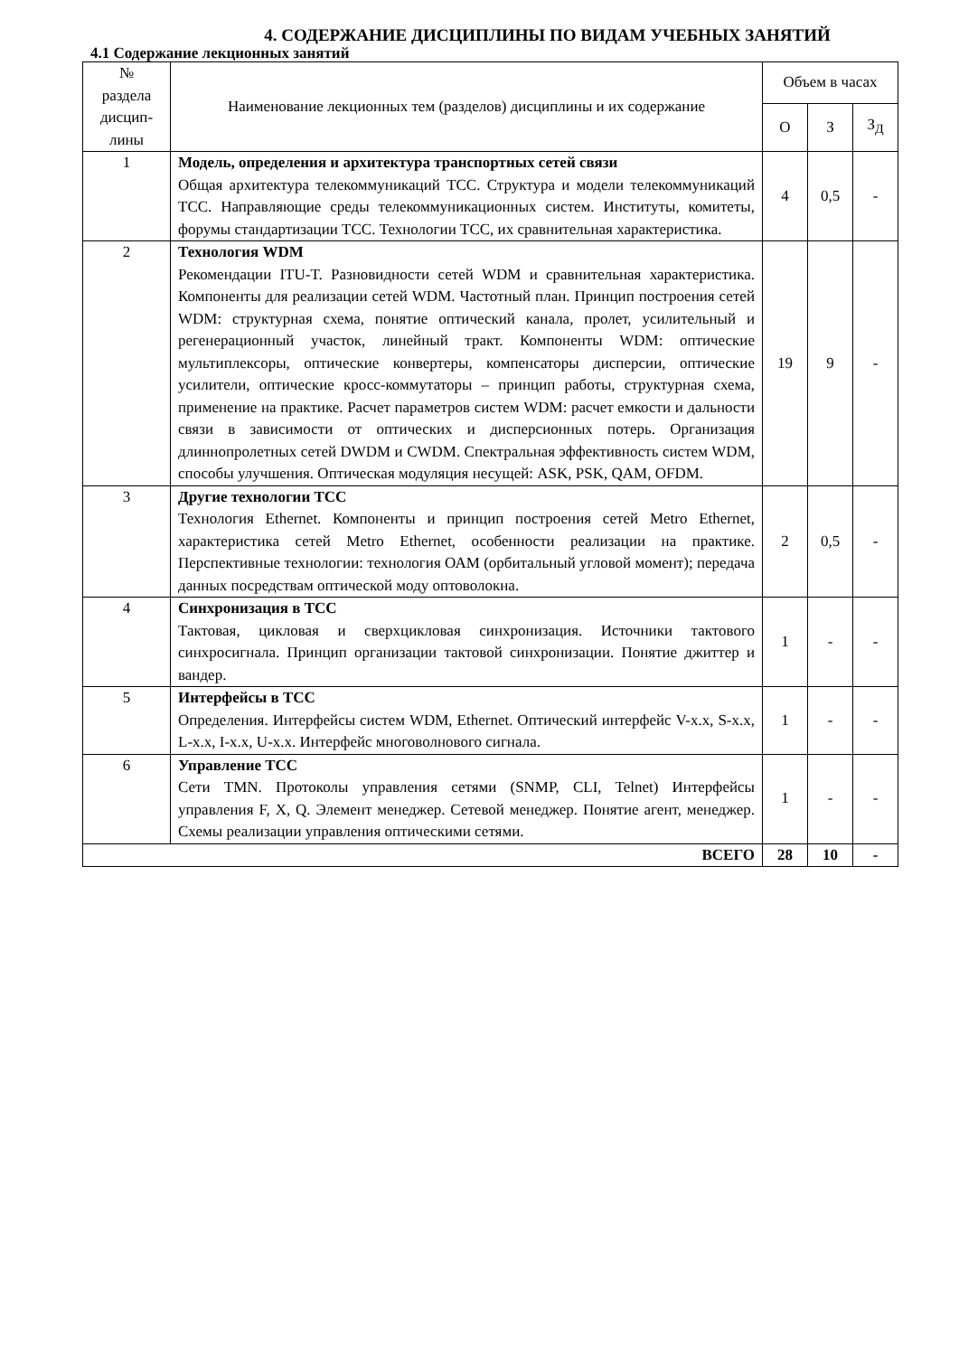4. СОДЕРЖАНИЕ ДИСЦИПЛИНЫ ПО ВИДАМ УЧЕБНЫХ ЗАНЯТИЙ
4.1 Содержание лекционных занятий
| № раздела дисцип- лины | Наименование лекционных тем (разделов) дисциплины и их содержание | Объем в часах | | |
| --- | --- | --- | --- | --- |
| | | О | З | З<sub>Д</sub> |
| 1 | Модель, определения и архитектура транспортных сетей связи Общая архитектура телекоммуникаций ТСС. Структура и модели телекоммуникаций ТСС. Направляющие среды телекоммуникационных систем. Институты, комитеты, форумы стандартизации ТСС. Технологии ТСС, их сравнительная характеристика. | 4 | 0,5 | - |
| 2 | Технология WDM Рекомендации ITU-T. Разновидности сетей WDM и сравнительная характеристика. Компоненты для реализации сетей WDM. Частотный план. Принцип построения сетей WDM: структурная схема, понятие оптический канала, пролет, усилительный и регенерационный участок, линейный тракт. Компоненты WDM: оптические мультиплексоры, оптические конвертеры, компенсаторы дисперсии, оптические усилители, оптические кросс-коммутаторы – принцип работы, структурная схема, применение на практике. Расчет параметров систем WDM: расчет емкости и дальности связи в зависимости от оптических и дисперсионных потерь. Организация длиннопролетных сетей DWDM и CWDM. Спектральная эффективность систем WDM, способы улучшения. Оптическая модуляция несущей: ASK, PSK, QAM, OFDM. | 19 | 9 | - |
| 3 | Другие технологии ТСС Технология Ethernet. Компоненты и принцип построения сетей Metro Ethernet, характеристика сетей Metro Ethernet, особенности реализации на практике. Перспективные технологии: технология ОАМ (орбитальный угловой момент); передача данных посредствам оптической моду оптоволокна. | 2 | 0,5 | - |
| 4 | Синхронизация в ТСС Тактовая, цикловая и сверхцикловая синхронизация. Источники тактового синхросигнала. Принцип организации тактовой синхронизации. Понятие джиттер и вандер. | 1 | - | - |
| 5 | Интерфейсы в ТСС Определения. Интерфейсы систем WDM, Ethernet. Оптический интерфейс V-x.x, S-x.x, L-x.x, I-x.x, U-x.x. Интерфейс многоволнового сигнала. | 1 | - | - |
| 6 | Управление ТСС Сети TMN. Протоколы управления сетями (SNMP, CLI, Telnet) Интерфейсы управления F, X, Q. Элемент менеджер. Сетевой менеджер. Понятие агент, менеджер. Схемы реализации управления оптическими сетями. | 1 | - | - |
| ВСЕГО | | 28 | 10 | - |